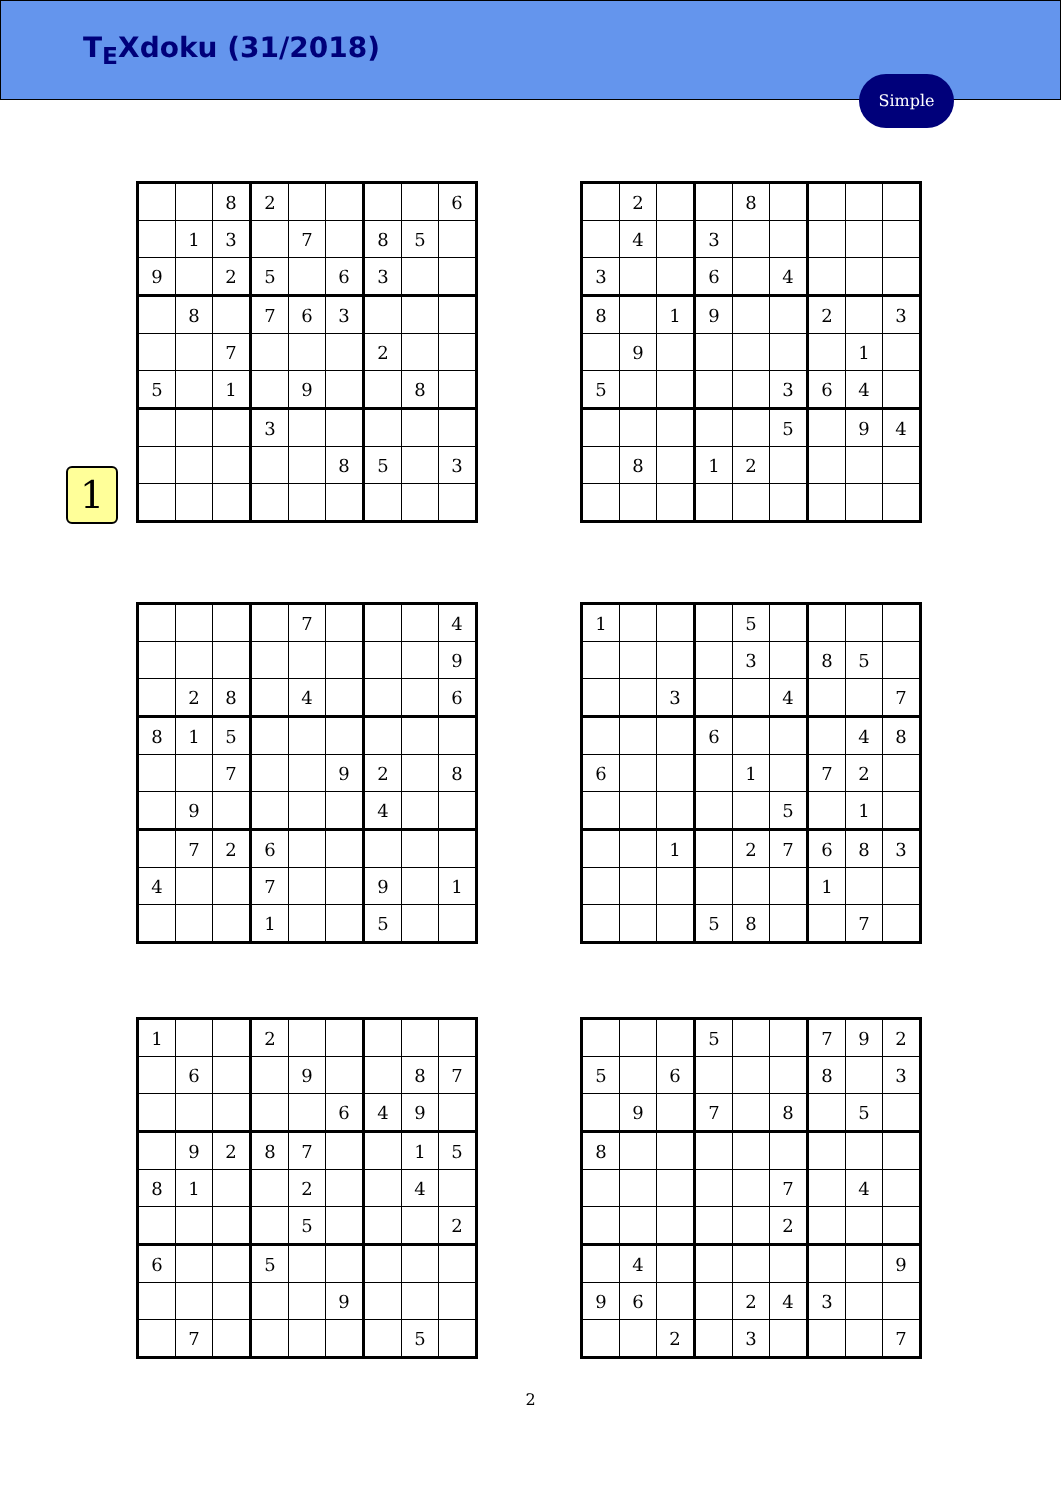T<sub>E</sub>Xdoku (31/2018)
Simple
1
| | | 8 | 2 | | | | | 6 |
| | 1 | 3 | | 7 | | 8 | 5 | |
| 9 | | 2 | 5 | | 6 | 3 | | |
| | 8 | | 7 | 6 | 3 | | | |
| | | 7 | | | | 2 | | |
| 5 | | 1 | | 9 | | | 8 | |
| | | | 3 | | | | | |
| | | | | | 8 | 5 | | 3 |
| | 2 | | | 8 | | | | |
| | 4 | | 3 | | | | | |
| 3 | | | 6 | | 4 | | | |
| 8 | | 1 | 9 | | | 2 | | 3 |
| | 9 | | | | | | 1 | |
| 5 | | | | | 3 | 6 | 4 | |
| | | | | | 5 | | 9 | 4 |
| | 8 | | 1 | 2 | | | | |
| | | | | 7 | | | | 4 |
| | | | | | | | | 9 |
| | 2 | 8 | | 4 | | | | 6 |
| 8 | 1 | 5 | | | | | | |
| | | 7 | | | 9 | 2 | | 8 |
| | 9 | | | | | 4 | | |
| | 7 | 2 | 6 | | | | | |
| 4 | | | 7 | | | 9 | | 1 |
| | | | 1 | | | 5 | | |
| 1 | | | | 5 | | | | |
| | | | | 3 | | 8 | 5 | |
| | | 3 | | | 4 | | | 7 |
| | | | 6 | | | | 4 | 8 |
| 6 | | | | 1 | | 7 | 2 | |
| | | | | | 5 | | 1 | |
| | | 1 | | 2 | 7 | 6 | 8 | 3 |
| | | | | | | 1 | | |
| | | | 5 | 8 | | | 7 | |
| 1 | | | 2 | | | | | |
| | 6 | | | 9 | | | 8 | 7 |
| | | | | | 6 | 4 | 9 | |
| | 9 | 2 | 8 | 7 | | | 1 | 5 |
| 8 | 1 | | | 2 | | | 4 | |
| | | | | 5 | | | | 2 |
| 6 | | | 5 | | | | | |
| | | | | | 9 | | | |
| | 7 | | | | | | 5 | |
| | | | 5 | | | 7 | 9 | 2 |
| 5 | | 6 | | | | 8 | | 3 |
| | 9 | | 7 | | 8 | | 5 | |
| 8 | | | | | | | | |
| | | | | | 7 | | 4 | |
| | | | | | 2 | | | |
| | 4 | | | | | | | 9 |
| 9 | 6 | | | 2 | 4 | 3 | | |
| | | 2 | | 3 | | | | 7 |
2